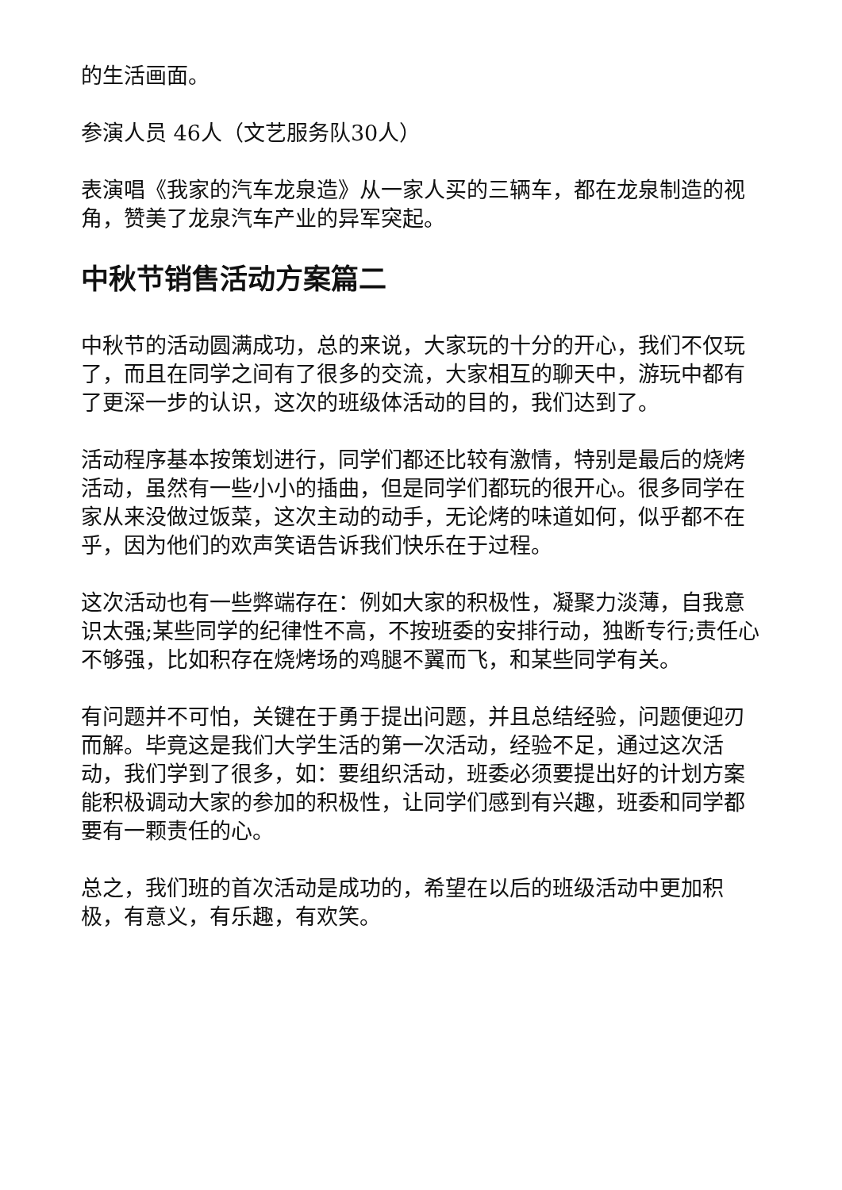的生活画面。
参演人员 46人（文艺服务队30人）
表演唱《我家的汽车龙泉造》从一家人买的三辆车，都在龙泉制造的视角，赞美了龙泉汽车产业的异军突起。
中秋节销售活动方案篇二
中秋节的活动圆满成功，总的来说，大家玩的十分的开心，我们不仅玩了，而且在同学之间有了很多的交流，大家相互的聊天中，游玩中都有了更深一步的认识，这次的班级体活动的目的，我们达到了。
活动程序基本按策划进行，同学们都还比较有激情，特别是最后的烧烤活动，虽然有一些小小的插曲，但是同学们都玩的很开心。很多同学在家从来没做过饭菜，这次主动的动手，无论烤的味道如何，似乎都不在乎，因为他们的欢声笑语告诉我们快乐在于过程。
这次活动也有一些弊端存在：例如大家的积极性，凝聚力淡薄，自我意识太强;某些同学的纪律性不高，不按班委的安排行动，独断专行;责任心不够强，比如积存在烧烤场的鸡腿不翼而飞，和某些同学有关。
有问题并不可怕，关键在于勇于提出问题，并且总结经验，问题便迎刃而解。毕竟这是我们大学生活的第一次活动，经验不足，通过这次活动，我们学到了很多，如：要组织活动，班委必须要提出好的计划方案能积极调动大家的参加的积极性，让同学们感到有兴趣，班委和同学都要有一颗责任的心。
总之，我们班的首次活动是成功的，希望在以后的班级活动中更加积极，有意义，有乐趣，有欢笑。